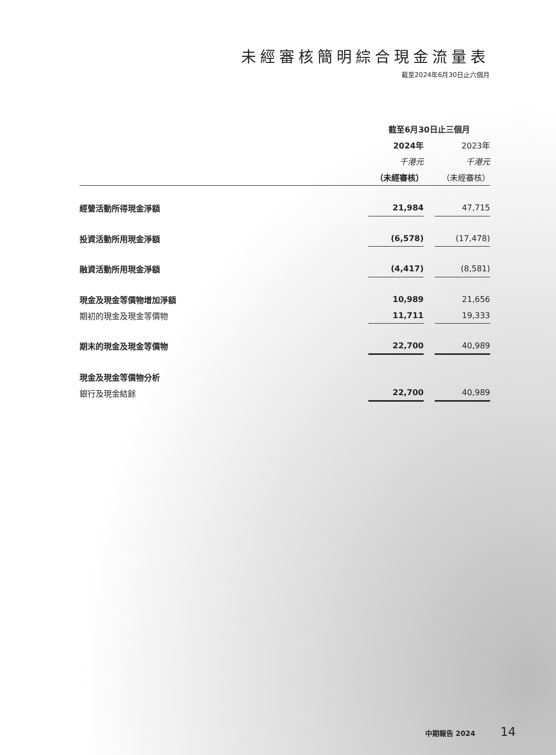未經審核簡明綜合現金流量表
截至2024年6月30日止六個月
| | 截至6月30日止三個月 | | |
| --- | --- | --- | --- |
| | 2024年 | | 2023年 |
| | 千港元 | | 千港元 |
| | （未經審核） | | （未經審核） |
| 經營活動所得現金淨額 | 21,984 | | 47,715 |
| 投資活動所用現金淨額 | (6,578) | | (17,478) |
| 融資活動所用現金淨額 | (4,417) | | (8,581) |
| 現金及現金等價物增加淨額 | 10,989 | | 21,656 |
| 期初的現金及現金等價物 | 11,711 | | 19,333 |
| 期末的現金及現金等價物 | 22,700 | | 40,989 |
| 現金及現金等價物分析 | | | |
| 銀行及現金結餘 | 22,700 | | 40,989 |
中期報告 2024 14